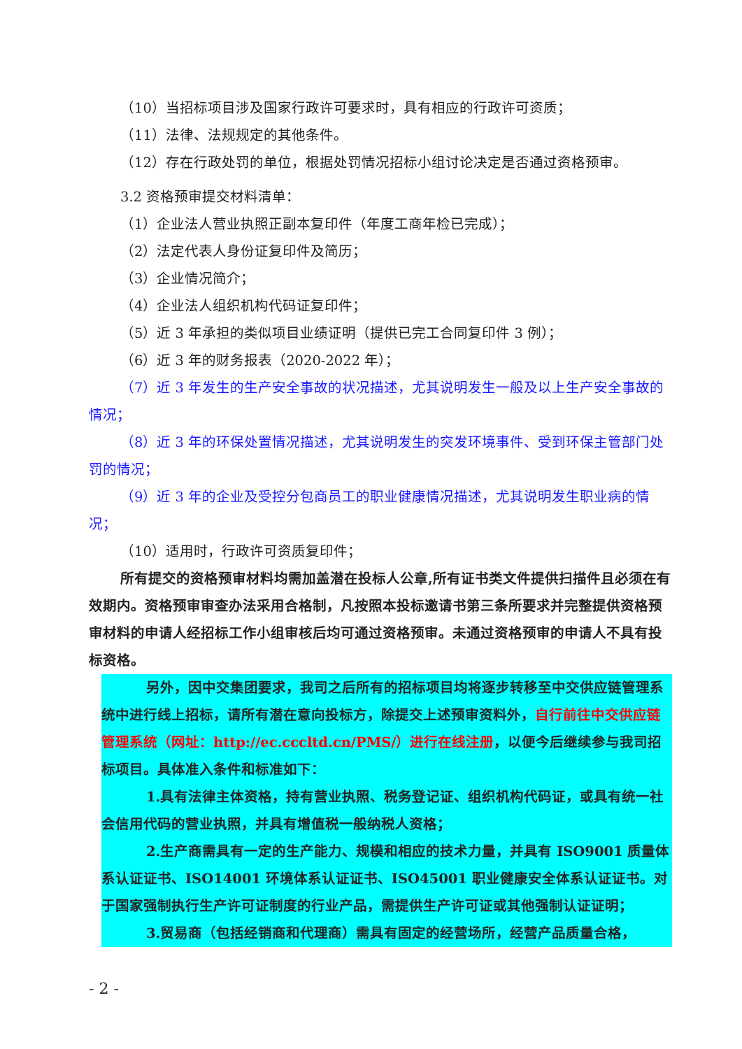（10）当招标项目涉及国家行政许可要求时，具有相应的行政许可资质；
（11）法律、法规规定的其他条件。
（12）存在行政处罚的单位，根据处罚情况招标小组讨论决定是否通过资格预审。
3.2 资格预审提交材料清单：
（1）企业法人营业执照正副本复印件（年度工商年检已完成）；
（2）法定代表人身份证复印件及简历；
（3）企业情况简介；
（4）企业法人组织机构代码证复印件；
（5）近 3 年承担的类似项目业绩证明（提供已完工合同复印件 3 例）；
（6）近 3 年的财务报表（2020-2022 年）；
（7）近 3 年发生的生产安全事故的状况描述，尤其说明发生一般及以上生产安全事故的情况；
（8）近 3 年的环保处置情况描述，尤其说明发生的突发环境事件、受到环保主管部门处罚的情况；
（9）近 3 年的企业及受控分包商员工的职业健康情况描述，尤其说明发生职业病的情况；
（10）适用时，行政许可资质复印件；
所有提交的资格预审材料均需加盖潜在投标人公章,所有证书类文件提供扫描件且必须在有效期内。资格预审审查办法采用合格制，凡按照本投标邀请书第三条所要求并完整提供资格预审材料的申请人经招标工作小组审核后均可通过资格预审。未通过资格预审的申请人不具有投标资格。
另外，因中交集团要求，我司之后所有的招标项目均将逐步转移至中交供应链管理系统中进行线上招标，请所有潜在意向投标方，除提交上述预审资料外，自行前往中交供应链管理系统（网址：http://ec.cccltd.cn/PMS/）进行在线注册，以便今后继续参与我司招标项目。具体准入条件和标准如下：
1.具有法律主体资格，持有营业执照、税务登记证、组织机构代码证，或具有统一社会信用代码的营业执照，并具有增值税一般纳税人资格；
2.生产商需具有一定的生产能力、规模和相应的技术力量，并具有 ISO9001 质量体系认证证书、ISO14001 环境体系认证证书、ISO45001 职业健康安全体系认证证书。对于国家强制执行生产许可证制度的行业产品，需提供生产许可证或其他强制认证证明；
3.贸易商（包括经销商和代理商）需具有固定的经营场所，经营产品质量合格，
- 2 -